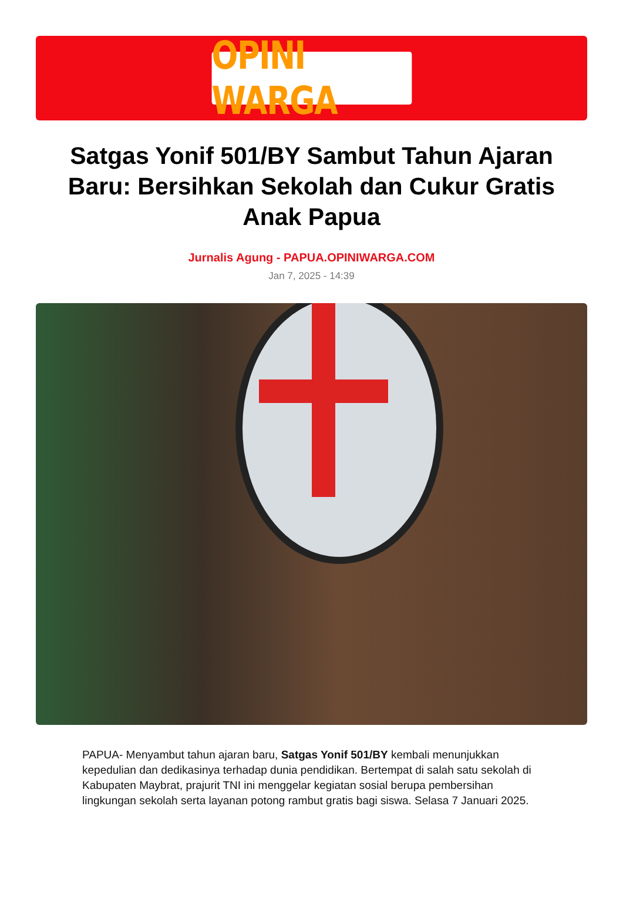OPINI WARGA
Satgas Yonif 501/BY Sambut Tahun Ajaran Baru: Bersihkan Sekolah dan Cukur Gratis Anak Papua
Jurnalis Agung - PAPUA.OPINIWARGA.COM
Jan 7, 2025 - 14:39
PAPUA- Menyambut tahun ajaran baru, Satgas Yonif 501/BY kembali menunjukkan kepedulian dan dedikasinya terhadap dunia pendidikan. Bertempat di salah satu sekolah di Kabupaten Maybrat, prajurit TNI ini menggelar kegiatan sosial berupa pembersihan lingkungan sekolah serta layanan potong rambut gratis bagi siswa. Selasa 7 Januari 2025.